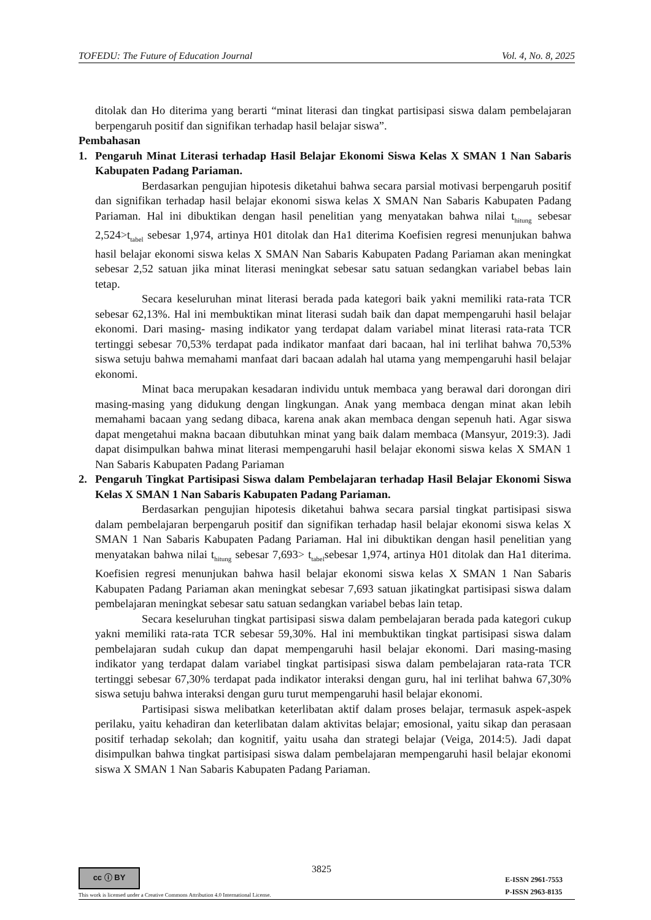TOFEDU: The Future of Education Journal Vol. 4, No. 8, 2025
ditolak dan Ho diterima yang berarti “minat literasi dan tingkat partisipasi siswa dalam pembelajaran berpengaruh positif dan signifikan terhadap hasil belajar siswa”.
Pembahasan
1. Pengaruh Minat Literasi terhadap Hasil Belajar Ekonomi Siswa Kelas X SMAN 1 Nan Sabaris Kabupaten Padang Pariaman.
Berdasarkan pengujian hipotesis diketahui bahwa secara parsial motivasi berpengaruh positif dan signifikan terhadap hasil belajar ekonomi siswa kelas X SMAN Nan Sabaris Kabupaten Padang Pariaman. Hal ini dibuktikan dengan hasil penelitian yang menyatakan bahwa nilai t<sub>hitung</sub> sebesar 2,524>t<sub>tabel</sub> sebesar 1,974, artinya H01 ditolak dan Ha1 diterima Koefisien regresi menunjukan bahwa hasil belajar ekonomi siswa kelas X SMAN Nan Sabaris Kabupaten Padang Pariaman akan meningkat sebesar 2,52 satuan jika minat literasi meningkat sebesar satu satuan sedangkan variabel bebas lain tetap.
Secara keseluruhan minat literasi berada pada kategori baik yakni memiliki rata-rata TCR sebesar 62,13%. Hal ini membuktikan minat literasi sudah baik dan dapat mempengaruhi hasil belajar ekonomi. Dari masing- masing indikator yang terdapat dalam variabel minat literasi rata-rata TCR tertinggi sebesar 70,53% terdapat pada indikator manfaat dari bacaan, hal ini terlihat bahwa 70,53% siswa setuju bahwa memahami manfaat dari bacaan adalah hal utama yang mempengaruhi hasil belajar ekonomi.
Minat baca merupakan kesadaran individu untuk membaca yang berawal dari dorongan diri masing-masing yang didukung dengan lingkungan. Anak yang membaca dengan minat akan lebih memahami bacaan yang sedang dibaca, karena anak akan membaca dengan sepenuh hati. Agar siswa dapat mengetahui makna bacaan dibutuhkan minat yang baik dalam membaca (Mansyur, 2019:3). Jadi dapat disimpulkan bahwa minat literasi mempengaruhi hasil belajar ekonomi siswa kelas X SMAN 1 Nan Sabaris Kabupaten Padang Pariaman
2. Pengaruh Tingkat Partisipasi Siswa dalam Pembelajaran terhadap Hasil Belajar Ekonomi Siswa Kelas X SMAN 1 Nan Sabaris Kabupaten Padang Pariaman.
Berdasarkan pengujian hipotesis diketahui bahwa secara parsial tingkat partisipasi siswa dalam pembelajaran berpengaruh positif dan signifikan terhadap hasil belajar ekonomi siswa kelas X SMAN 1 Nan Sabaris Kabupaten Padang Pariaman. Hal ini dibuktikan dengan hasil penelitian yang menyatakan bahwa nilai t<sub>hitung</sub> sebesar 7,693> t<sub>tabel</sub>sebesar 1,974, artinya H01 ditolak dan Ha1 diterima. Koefisien regresi menunjukan bahwa hasil belajar ekonomi siswa kelas X SMAN 1 Nan Sabaris Kabupaten Padang Pariaman akan meningkat sebesar 7,693 satuan jikatingkat partisipasi siswa dalam pembelajaran meningkat sebesar satu satuan sedangkan variabel bebas lain tetap.
Secara keseluruhan tingkat partisipasi siswa dalam pembelajaran berada pada kategori cukup yakni memiliki rata-rata TCR sebesar 59,30%. Hal ini membuktikan tingkat partisipasi siswa dalam pembelajaran sudah cukup dan dapat mempengaruhi hasil belajar ekonomi. Dari masing-masing indikator yang terdapat dalam variabel tingkat partisipasi siswa dalam pembelajaran rata-rata TCR tertinggi sebesar 67,30% terdapat pada indikator interaksi dengan guru, hal ini terlihat bahwa 67,30% siswa setuju bahwa interaksi dengan guru turut mempengaruhi hasil belajar ekonomi.
Partisipasi siswa melibatkan keterlibatan aktif dalam proses belajar, termasuk aspek-aspek perilaku, yaitu kehadiran dan keterlibatan dalam aktivitas belajar; emosional, yaitu sikap dan perasaan positif terhadap sekolah; dan kognitif, yaitu usaha dan strategi belajar (Veiga, 2014:5). Jadi dapat disimpulkan bahwa tingkat partisipasi siswa dalam pembelajaran mempengaruhi hasil belajar ekonomi siswa X SMAN 1 Nan Sabaris Kabupaten Padang Pariaman.
cc ⓘ BY 3825
This work is licensed under a Creative Commons Attribution 4.0 International License.
E-ISSN 2961-7553
P-ISSN 2963-8135